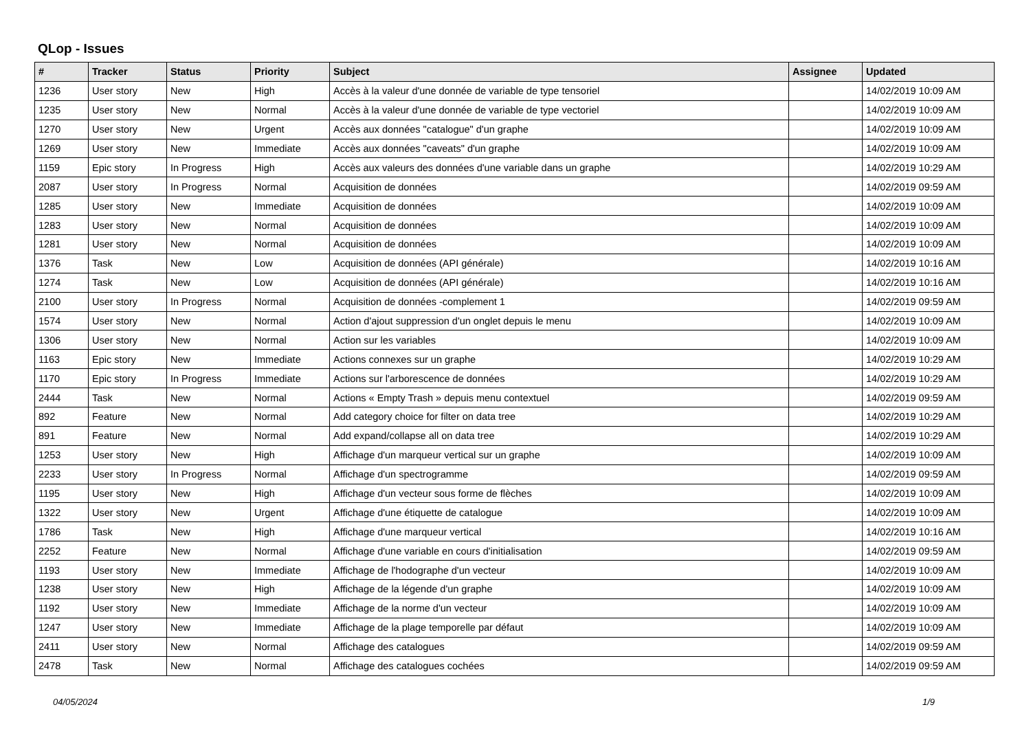QLop - Issues
| # | Tracker | Status | Priority | Subject | Assignee | Updated |
| --- | --- | --- | --- | --- | --- | --- |
| 1236 | User story | New | High | Accès à la valeur d'une donnée de variable de type tensoriel | | 14/02/2019 10:09 AM |
| 1235 | User story | New | Normal | Accès à la valeur d'une donnée de variable de type vectoriel | | 14/02/2019 10:09 AM |
| 1270 | User story | New | Urgent | Accès aux données "catalogue" d'un graphe | | 14/02/2019 10:09 AM |
| 1269 | User story | New | Immediate | Accès aux données "caveats" d'un graphe | | 14/02/2019 10:09 AM |
| 1159 | Epic story | In Progress | High | Accès aux valeurs des données d'une variable dans un graphe | | 14/02/2019 10:29 AM |
| 2087 | User story | In Progress | Normal | Acquisition de données | | 14/02/2019 09:59 AM |
| 1285 | User story | New | Immediate | Acquisition de données | | 14/02/2019 10:09 AM |
| 1283 | User story | New | Normal | Acquisition de données | | 14/02/2019 10:09 AM |
| 1281 | User story | New | Normal | Acquisition de données | | 14/02/2019 10:09 AM |
| 1376 | Task | New | Low | Acquisition de données (API générale) | | 14/02/2019 10:16 AM |
| 1274 | Task | New | Low | Acquisition de données (API générale) | | 14/02/2019 10:16 AM |
| 2100 | User story | In Progress | Normal | Acquisition de données -complement 1 | | 14/02/2019 09:59 AM |
| 1574 | User story | New | Normal | Action d'ajout suppression d'un onglet depuis le menu | | 14/02/2019 10:09 AM |
| 1306 | User story | New | Normal | Action sur les variables | | 14/02/2019 10:09 AM |
| 1163 | Epic story | New | Immediate | Actions connexes sur un graphe | | 14/02/2019 10:29 AM |
| 1170 | Epic story | In Progress | Immediate | Actions sur l'arborescence de données | | 14/02/2019 10:29 AM |
| 2444 | Task | New | Normal | Actions « Empty Trash » depuis menu contextuel | | 14/02/2019 09:59 AM |
| 892 | Feature | New | Normal | Add category choice for filter on data tree | | 14/02/2019 10:29 AM |
| 891 | Feature | New | Normal | Add expand/collapse all on data tree | | 14/02/2019 10:29 AM |
| 1253 | User story | New | High | Affichage d'un marqueur vertical sur un graphe | | 14/02/2019 10:09 AM |
| 2233 | User story | In Progress | Normal | Affichage d'un spectrogramme | | 14/02/2019 09:59 AM |
| 1195 | User story | New | High | Affichage d'un vecteur sous forme de flèches | | 14/02/2019 10:09 AM |
| 1322 | User story | New | Urgent | Affichage d'une étiquette de catalogue | | 14/02/2019 10:09 AM |
| 1786 | Task | New | High | Affichage d'une marqueur vertical | | 14/02/2019 10:16 AM |
| 2252 | Feature | New | Normal | Affichage d'une variable en cours d'initialisation | | 14/02/2019 09:59 AM |
| 1193 | User story | New | Immediate | Affichage de l'hodographe d'un vecteur | | 14/02/2019 10:09 AM |
| 1238 | User story | New | High | Affichage de la légende d'un graphe | | 14/02/2019 10:09 AM |
| 1192 | User story | New | Immediate | Affichage de la norme d'un vecteur | | 14/02/2019 10:09 AM |
| 1247 | User story | New | Immediate | Affichage de la plage temporelle par défaut | | 14/02/2019 10:09 AM |
| 2411 | User story | New | Normal | Affichage des catalogues | | 14/02/2019 09:59 AM |
| 2478 | Task | New | Normal | Affichage des catalogues cochées | | 14/02/2019 09:59 AM |
04/05/2024 1/9